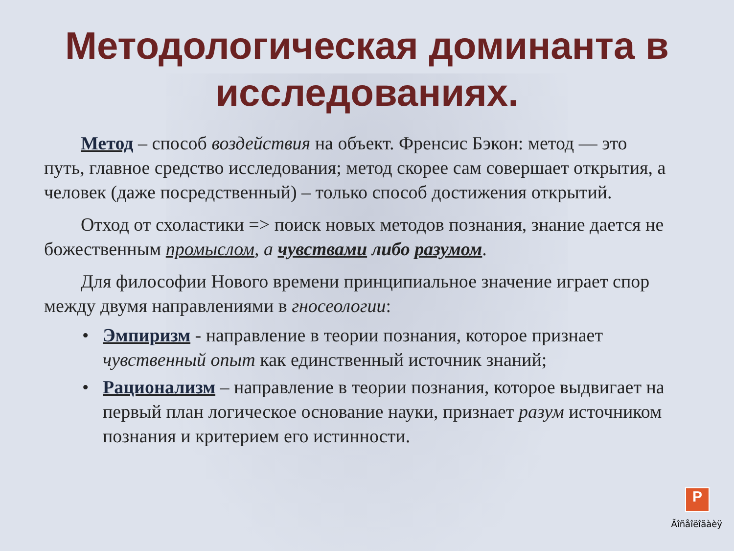Методологическая доминанта в исследованиях.
Метод – способ воздействия на объект. Френсис Бэкон: метод — это путь, главное средство исследования; метод скорее сам совершает открытия, а человек (даже посредственный) – только способ достижения открытий.
Отход от схоластики => поиск новых методов познания, знание дается не божественным промыслом, а чувствами либо разумом.
Для философии Нового времени принципиальное значение играет спор между двумя направлениями в гносеологии:
• Эмпиризм - направление в теории познания, которое признает чувственный опыт как единственный источник знаний;
• Рационализм – направление в теории познания, которое выдвигает на первый план логическое основание науки, признает разум источником познания и критерием его истинности.
P
Ãîñåîëîãàèÿ